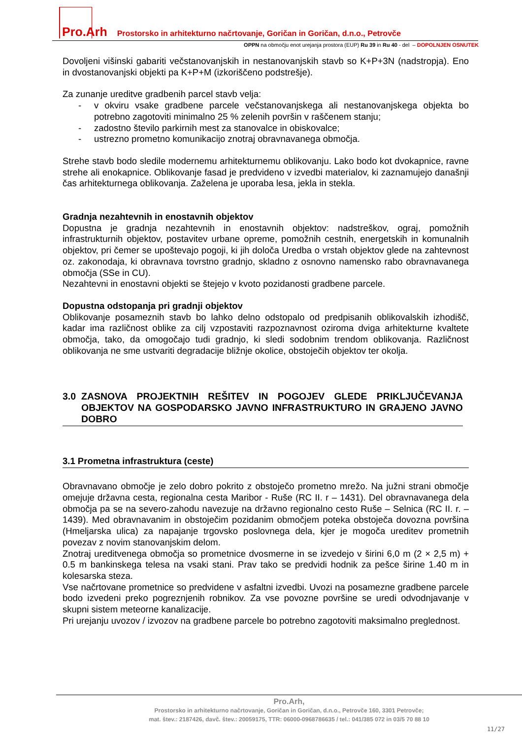Pro.Arh Prostorsko in arhitekturno načrtovanje, Goričan in Goričan, d.n.o., Petrovče
OPPN na območju enot urejanja prostora (EUP) Ru 39 in Ru 40 - del – DOPOLNJEN OSNUTEK
Dovoljeni višinski gabariti večstanovanjskih in nestanovanjskih stavb so K+P+3N (nadstropja). Eno in dvostanovanjski objekti pa K+P+M (izkoriščeno podstrešje).
Za zunanje ureditve gradbenih parcel stavb velja:
- v okviru vsake gradbene parcele večstanovanjskega ali nestanovanjskega objekta bo potrebno zagotoviti minimalno 25 % zelenih površin v raščenem stanju;
- zadostno število parkirnih mest za stanovalce in obiskovalce;
- ustrezno prometno komunikacijo znotraj obravnavanega območja.
Strehe stavb bodo sledile modernemu arhitekturnemu oblikovanju. Lako bodo kot dvokapnice, ravne strehe ali enokapnice. Oblikovanje fasad je predvideno v izvedbi materialov, ki zaznamujejo današnji čas arhitekturnega oblikovanja. Zaželena je uporaba lesa, jekla in stekla.
Gradnja nezahtevnih in enostavnih objektov
Dopustna je gradnja nezahtevnih in enostavnih objektov: nadstreškov, ograj, pomožnih infrastrukturnih objektov, postavitev urbane opreme, pomožnih cestnih, energetskih in komunalnih objektov, pri čemer se upoštevajo pogoji, ki jih določa Uredba o vrstah objektov glede na zahtevnost oz. zakonodaja, ki obravnava tovrstno gradnjo, skladno z osnovno namensko rabo obravnavanega območja (SSe in CU).
Nezahtevni in enostavni objekti se štejejo v kvoto pozidanosti gradbene parcele.
Dopustna odstopanja pri gradnji objektov
Oblikovanje posameznih stavb bo lahko delno odstopalo od predpisanih oblikovalskih izhodišč, kadar ima različnost oblike za cilj vzpostaviti razpoznavnost oziroma dviga arhitekturne kvaltete območja, tako, da omogočajo tudi gradnjo, ki sledi sodobnim trendom oblikovanja. Različnost oblikovanja ne sme ustvariti degradacije bližnje okolice, obstoječih objektov ter okolja.
3.0 ZASNOVA PROJEKTNIH REŠITEV IN POGOJEV GLEDE PRIKLJUČEVANJA OBJEKTOV NA GOSPODARSKO JAVNO INFRASTRUKTURO IN GRAJENO JAVNO DOBRO
3.1 Prometna infrastruktura (ceste)
Obravnavano območje je zelo dobro pokrito z obstoječo prometno mrežo. Na južni strani območje omejuje državna cesta, regionalna cesta Maribor - Ruše (RC II. r – 1431). Del obravnavanega dela območja pa se na severo-zahodu navezuje na državno regionalno cesto Ruše – Selnica (RC II. r. – 1439). Med obravnavanim in obstoječim pozidanim območjem poteka obstoječa dovozna površina (Hmeljarska ulica) za napajanje trgovsko poslovnega dela, kjer je mogoča ureditev prometnih povezav z novim stanovanjskim delom.
Znotraj ureditvenega območja so prometnice dvosmerne in se izvedejo v širini 6,0 m (2 × 2,5 m) + 0.5 m bankinskega telesa na vsaki stani. Prav tako se predvidi hodnik za pešce širine 1.40 m in kolesarska steza.
Vse načrtovane prometnice so predvidene v asfaltni izvedbi. Uvozi na posamezne gradbene parcele bodo izvedeni preko pogreznjenih robnikov. Za vse povozne površine se uredi odvodnjavanje v skupni sistem meteorne kanalizacije.
Pri urejanju uvozov / izvozov na gradbene parcele bo potrebno zagotoviti maksimalno preglednost.
Pro.Arh,
Prostorsko in arhitekturno načrtovanje, Goričan in Goričan, d.n.o., Petrovče 160, 3301 Petrovče;
mat. štev.: 2187426, davč. štev.: 20059175, TTR: 06000-0968786635 / tel.: 041/385 072 in 03/5 70 88 10
11/27